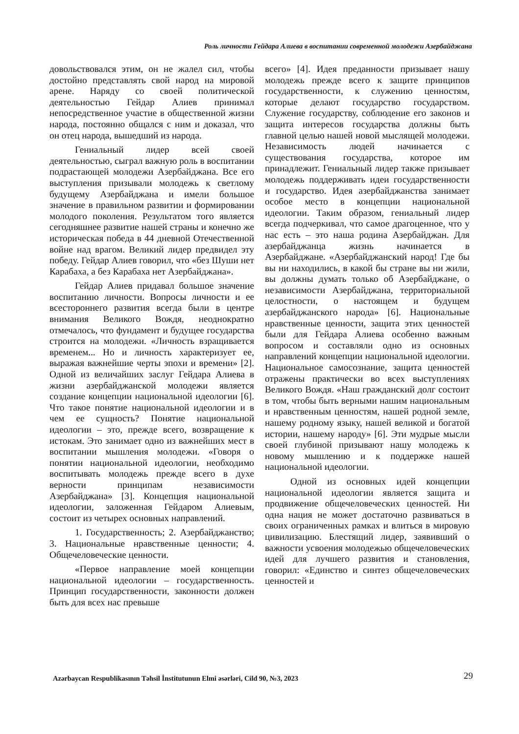Роль личности Гейдара Алиева в воспитании современной молодежи Азербайджана
довольствовался этим, он не жалел сил, чтобы достойно представлять свой народ на мировой арене. Наряду со своей политической деятельностью Гейдар Алиев принимал непосредственное участие в общественной жизни народа, постоянно общался с ним и доказал, что он отец народа, вышедший из народа.
Гениальный лидер всей своей деятельностью, сыграл важную роль в воспитании подрастающей молодежи Азербайджана. Все его выступления призывали молодежь к светлому будущему Азербайджана и имели большое значение в правильном развитии и формировании молодого поколения. Результатом того является сегодняшнее развитие нашей страны и конечно же историческая победа в 44 дневной Отечественной войне над врагом. Великий лидер предвидел эту победу. Гейдар Алиев говорил, что «без Шуши нет Карабаха, а без Карабаха нет Азербайджана».
Гейдар Алиев придавал большое значение воспитанию личности. Вопросы личности и ее всестороннего развития всегда были в центре внимания Великого Вождя, неоднократно отмечалось, что фундамент и будущее государства строится на молодежи. «Личность взращивается временем... Но и личность характеризует ее, выражая важнейшие черты эпохи и времени» [2]. Одной из величайших заслуг Гейдара Алиева в жизни азербайджанской молодежи является создание концепции национальной идеологии [6]. Что такое понятие национальной идеологии и в чем ее сущность? Понятие национальной идеологии – это, прежде всего, возвращение к истокам. Это занимает одно из важнейших мест в воспитании мышления молодежи. «Говоря о понятии национальной идеологии, необходимо воспитывать молодежь прежде всего в духе верности принципам независимости Азербайджана» [3]. Концепция национальной идеологии, заложенная Гейдаром Алиевым, состоит из четырех основных направлений.
1. Государственность; 2. Азербайджанство; 3. Национальные нравственные ценности; 4. Общечеловеческие ценности.
«Первое направление моей концепции национальной идеологии – государственность. Принцип государственности, законности должен быть для всех нас превыше
всего» [4]. Идея преданности призывает нашу молодежь прежде всего к защите принципов государственности, к служению ценностям, которые делают государство государством. Служение государству, соблюдение его законов и защита интересов государства должны быть главной целью нашей новой мыслящей молодежи. Независимость людей начинается с существования государства, которое им принадлежит. Гениальный лидер также призывает молодежь поддерживать идеи государственности и государство. Идея азербайджанства занимает особое место в концепции национальной идеологии. Таким образом, гениальный лидер всегда подчеркивал, что самое драгоценное, что у нас есть – это наша родина Азербайджан. Для азербайджанца жизнь начинается в Азербайджане. «Азербайджанский народ! Где бы вы ни находились, в какой бы стране вы ни жили, вы должны думать только об Азербайджане, о независимости Азербайджана, территориальной целостности, о настоящем и будущем азербайджанского народа» [6]. Национальные нравственные ценности, защита этих ценностей были для Гейдара Алиева особенно важным вопросом и составляли одно из основных направлений концепции национальной идеологии. Национальное самосознание, защита ценностей отражены практически во всех выступлениях Великого Вождя. «Наш гражданский долг состоит в том, чтобы быть верными нашим национальным и нравственным ценностям, нашей родной земле, нашему родному языку, нашей великой и богатой истории, нашему народу» [6]. Эти мудрые мысли своей глубиной призывают нашу молодежь к новому мышлению и к поддержке нашей национальной идеологии.
Одной из основных идей концепции национальной идеологии является защита и продвижение общечеловеческих ценностей. Ни одна нация не может достаточно развиваться в своих ограниченных рамках и влиться в мировую цивилизацию. Блестящий лидер, заявивший о важности усвоения молодежью общечеловеческих идей для лучшего развития и становления, говорил: «Единство и синтез общечеловеческих ценностей и
Azərbaycan Respublikasının Təhsil İnstitutunun Elmi əsərləri, Cild 90, №3, 2023 29